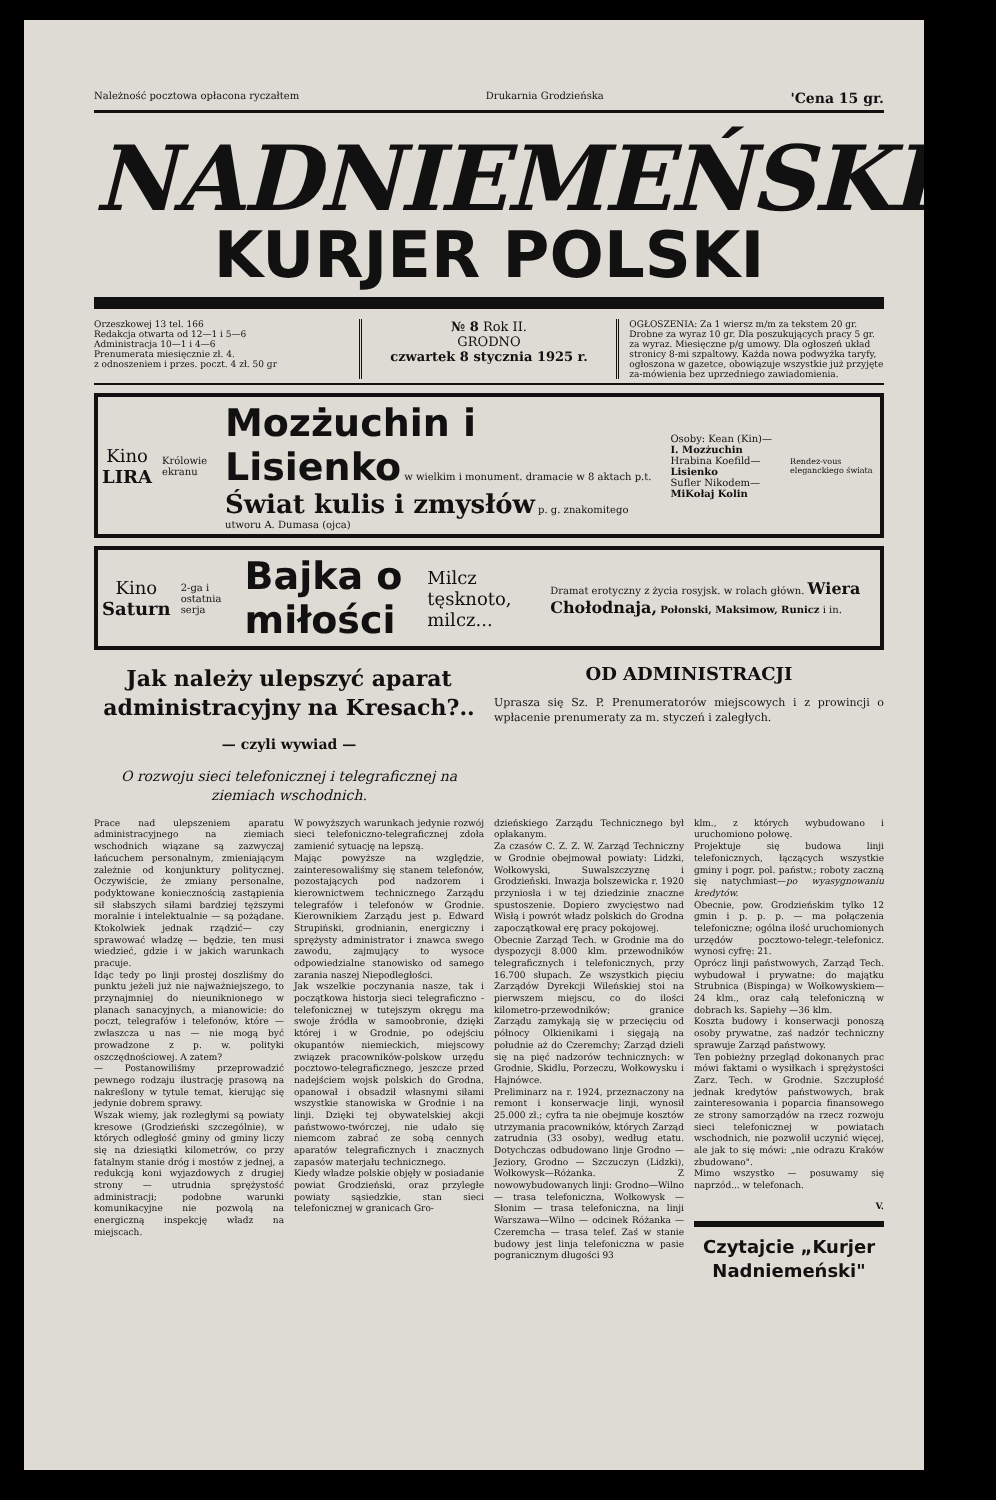Należność pocztowa opłacona ryczałtem Drukarnia Grodzieńska 'Cena 15 gr.
NADNIEMEŃSKI
KURJER POLSKI
Orzeszkowej 13 tel. 166
Redakcja otwarta od 12—1 i 5—6
Administracja 10—1 i 4—6
Prenumerata miesięcznie zł. 4.
z odnoszeniem i przes. poczt. 4 zł. 50 gr
№ 8 Rok II.
GRODNO
czwartek 8 stycznia 1925 r.
OGŁOSZENIA: Za 1 wiersz m/m za tekstem 20 gr. Drobne za wyraz 10 gr. Dla poszukujących pracy 5 gr. za wyraz. Miesięczne p/g umowy. Dla ogłoszeń układ stronicy 8-mi szpaltowy. Każda nowa podwyżka taryfy, ogłoszona w gazetce, obowiązuje wszystkie już przyjęte za-mówienia bez uprzedniego zawiadomienia.
Kino
LIRA
Królowie ekranu
Mozżuchin i Lisienko w wielkim i monument. dramacie w 8 aktach p.t.
Świat kulis i zmysłów p. g. znakomitego utworu A. Dumasa (ojca)
Osoby: Kean (Kin)—I. Mozżuchin
Hrabina Koefild—Lisienko
Sufler Nikodem—MiKołaj Kolin
Rendez-vous eleganckiego świata
Kino
Saturn
2-ga i ostatnia serja
Bajka o miłości
Milcz tęsknoto, milcz...
Dramat erotyczny z życia rosyjsk. w rolach główn. Wiera Chołodnaja, Połonski, Maksimow, Runicz i in.
Jak należy ulepszyć aparat administracyjny na Kresach?..
— czyli wywiad —
O rozwoju sieci telefonicznej i telegraficznej na ziemiach wschodnich.
OD ADMINISTRACJI
Uprasza się Sz. P. Prenumeratorów miejscowych i z prowincji o wpłacenie prenumeraty za m. styczeń i zaległych.
Prace nad ulepszeniem aparatu administracyjnego na ziemiach wschodnich wiązane są zazwyczaj łańcuchem personalnym, zmieniającym zależnie od konjunktury politycznej. Oczywiście, że zmiany personalne, podyktowane koniecznością zastąpienia sił słabszych siłami bardziej tęższymi moralnie i intelektualnie — są pożądane. Ktokolwiek jednak rządzić— czy sprawować władzę — będzie, ten musi wiedzieć, gdzie i w jakich warunkach pracuje.
Idąc tedy po linji prostej doszliśmy do punktu jeżeli już nie najważniejszego, to przynajmniej do nieuniknionego w planach sanacyjnych, a mianowicie: do poczt, telegrafów i telefonów, które — zwłaszcza u nas — nie mogą być prowadzone z p. w. polityki oszczędnościowej. A zatem?
— Postanowiliśmy przeprowadzić pewnego rodzaju ilustrację prasową na nakreślony w tytule temat, kierując się jedynie dobrem sprawy.
Wszak wiemy, jak rozległymi są powiaty kresowe (Grodzieński szczególnie), w których odległość gminy od gminy liczy się na dziesiątki kilometrów, co przy fatalnym stanie dróg i mostów z jednej, a redukcją koni wyjazdowych z drugiej strony — utrudnia sprężystość administracji; podobne warunki komunikacyjne nie pozwolą na energiczną inspekcję władz na miejscach.
W powyższych warunkach jedynie rozwój sieci telefoniczno-telegraficznej zdoła zamienić sytuację na lepszą.
Mając powyższe na względzie, zainteresowaliśmy się stanem telefonów, pozostających pod nadzorem i kierownictwem technicznego Zarządu telegrafów i telefonów w Grodnie. Kierownikiem Zarządu jest p. Edward Strupiński, grodnianin, energiczny i sprężysty administrator i znawca swego zawodu, zajmujący to wysoce odpowiedzialne stanowisko od samego zarania naszej Niepodległości.
Jak wszelkie poczynania nasze, tak i początkowa historja sieci telegraficzno - telefonicznej w tutejszym okręgu ma swoje źródła w samoobronie, dzięki której i w Grodnie, po odejściu okupantów niemieckich, miejscowy związek pracowników-polskow urzędu pocztowo-telegraficznego, jeszcze przed nadejściem wojsk polskich do Grodna, opanował i obsadził własnymi siłami wszystkie stanowiska w Grodnie i na linji. Dzięki tej obywatelskiej akcji państwowo-twórczej, nie udało się niemcom zabrać ze sobą cennych aparatów telegraficznych i znacznych zapasów materjału technicznego.
Kiedy władze polskie objęły w posiadanie powiat Grodzieński, oraz przyległe powiaty sąsiedzkie, stan sieci telefonicznej w granicach Gro-
dzieńskiego Zarządu Technicznego był opłakanym.
Za czasów C. Z. Z. W. Zarząd Techniczny w Grodnie obejmował powiaty: Lidzki, Wołkowyski, Suwalszczyznę i Grodzieński. Inwazja bolszewicka r. 1920 przyniosła i w tej dziedzinie znaczne spustoszenie. Dopiero zwycięstwo nad Wisłą i powrót władz polskich do Grodna zapoczątkował erę pracy pokojowej.
Obecnie Zarząd Tech. w Grodnie ma do dyspozycji 8.000 klm. przewodników telegraficznych i telefonicznych, przy 16.700 słupach. Ze wszystkich pięciu Zarządów Dyrekcji Wileńskiej stoi na pierwszem miejscu, co do ilości kilometro-przewodników; granice Zarządu zamykają się w przecięciu od północy Olkienikami i sięgają na południe aż do Czeremchy; Zarząd dzieli się na pięć nadzorów technicznych: w Grodnie, Skidlu, Porzeczu, Wołkowysku i Hajnówce.
Preliminarz na r. 1924, przeznaczony na remont i konserwacje linji, wynosił 25.000 zł.; cyfra ta nie obejmuje kosztów utrzymania pracowników, których Zarząd zatrudnia (33 osoby), według etatu. Dotychczas odbudowano linje Grodno — Jeziory, Grodno — Szczuczyn (Lidzki), Wołkowysk—Różanka. Z nowowybudowanych linji: Grodno—Wilno — trasa telefoniczna, Wołkowysk — Słonim — trasa telefoniczna, na linji Warszawa—Wilno — odcinek Różanka — Czeremcha — trasa telef. Zaś w stanie budowy jest linja telefoniczna w pasie pogranicznym długości 93
klm., z których wybudowano i uruchomiono połowę.
Projektuje się budowa linji telefonicznych, łączących wszystkie gminy i pogr. pol. państw.; roboty zaczną się natychmiast—po wyasygnowaniu kredytów.
Obecnie, pow. Grodzieńskim tylko 12 gmin i p. p. p. — ma połączenia telefoniczne; ogólna ilość uruchomionych urzędów pocztowo-telegr.-telefonicz. wynosi cyfrę: 21.
Oprócz linji państwowych, Zarząd Tech. wybudował i prywatne: do majątku Strubnica (Bispinga) w Wołkowyskiem—24 klm., oraz całą telefoniczną w dobrach ks. Sapiehy —36 klm.
Koszta budowy i konserwacji ponoszą osoby prywatne, zaś nadzór techniczny sprawuje Zarząd państwowy.
Ten pobieżny przegląd dokonanych prac mówi faktami o wysiłkach i sprężystości Zarz. Tech. w Grodnie. Szczupłość jednak kredytów państwowych, brak zainteresowania i poparcia finansowego ze strony samorządów na rzecz rozwoju sieci telefonicznej w powiatach wschodnich, nie pozwolił uczynić więcej, ale jak to się mówi: „nie odrazu Kraków zbudowano".
Mimo wszystko — posuwamy się naprzód... w telefonach.
V.
Czytajcie „Kurjer Nadniemeński"